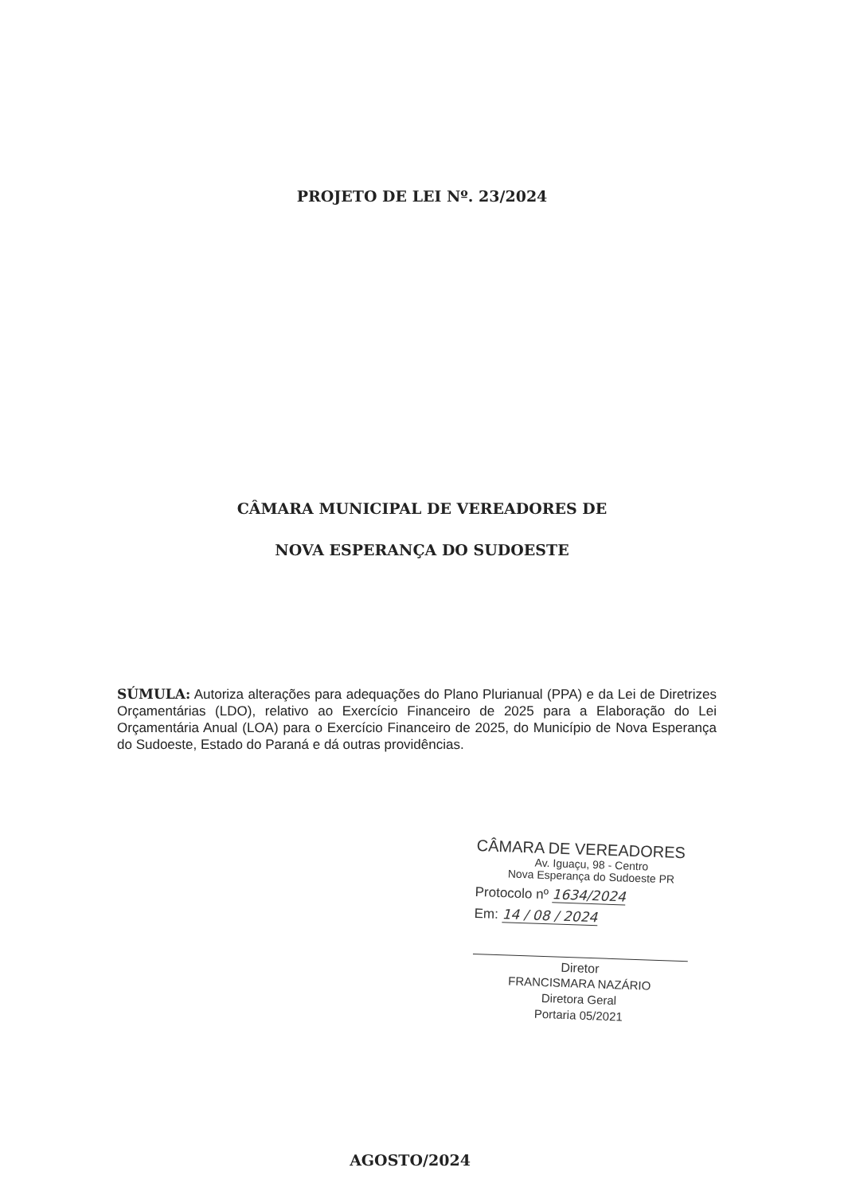PROJETO DE LEI Nº. 23/2024
CÂMARA MUNICIPAL DE VEREADORES DE
NOVA ESPERANÇA DO SUDOESTE
SÚMULA: Autoriza alterações para adequações do Plano Plurianual (PPA) e da Lei de Diretrizes Orçamentárias (LDO), relativo ao Exercício Financeiro de 2025 para a Elaboração do Lei Orçamentária Anual (LOA) para o Exercício Financeiro de 2025, do Município de Nova Esperança do Sudoeste, Estado do Paraná e dá outras providências.
CÂMARA DE VEREADORES
Av. Iguaçu, 98 - Centro
Nova Esperança do Sudoeste PR
Protocolo nº 1634/2024
Em: 14 / 08 / 2024
Diretor
FRANCISMARA NAZÁRIO
Diretora Geral
Portaria 05/2021
AGOSTO/2024